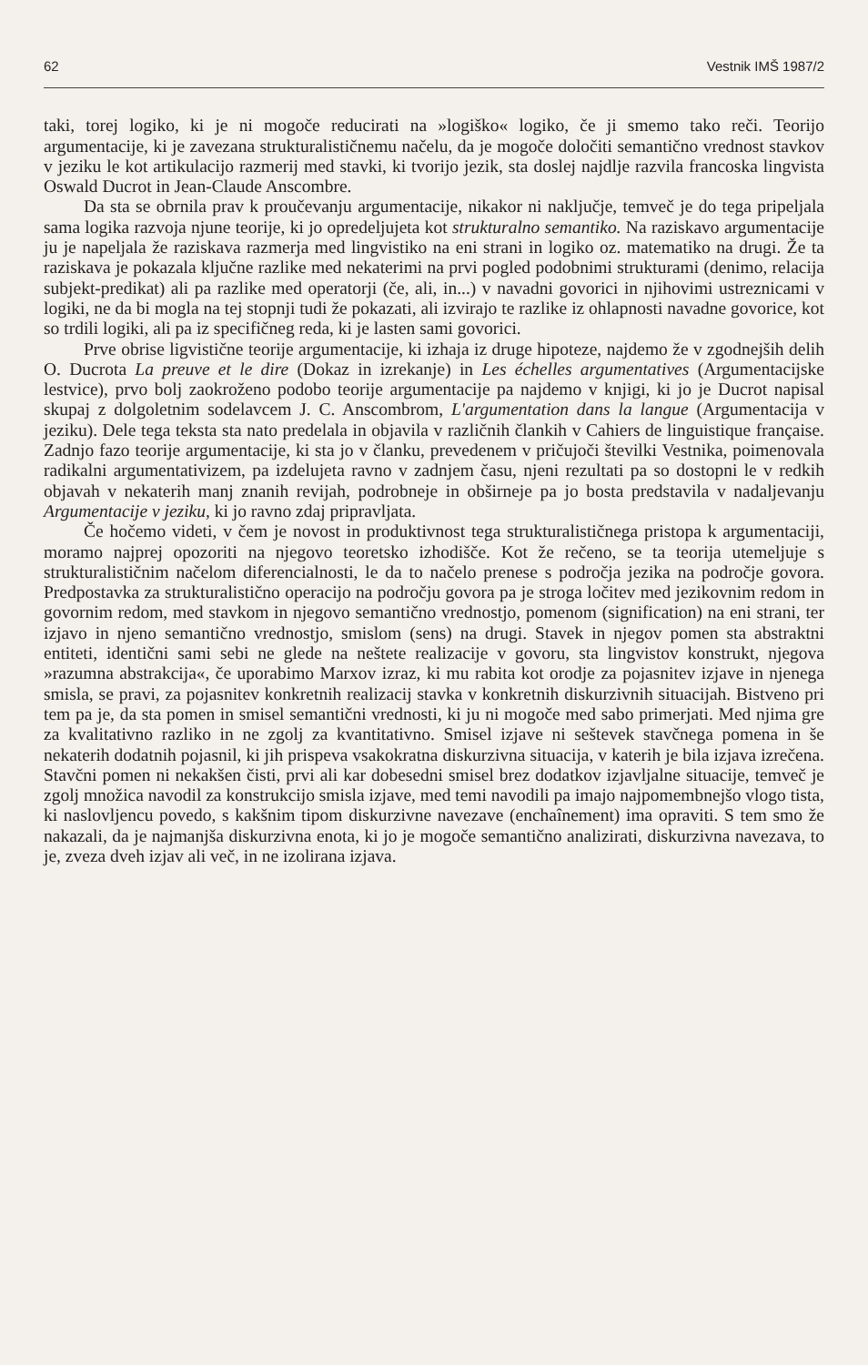62 Vestnik IMŠ 1987/2
taki, torej logiko, ki je ni mogoče reducirati na »logiško« logiko, če ji smemo tako reči. Teorijo argumentacije, ki je zavezana strukturalističnemu načelu, da je mogoče določiti semantično vrednost stavkov v jeziku le kot artikulacijo razmerij med stavki, ki tvorijo jezik, sta doslej najdlje razvila francoska lingvista Oswald Ducrot in Jean-Claude Anscombre.
Da sta se obrnila prav k proučevanju argumentacije, nikakor ni naključje, temveč je do tega pripeljala sama logika razvoja njune teorije, ki jo opredeljujeta kot strukturalno semantiko. Na raziskavo argumentacije ju je napeljala že raziskava razmerja med lingvistiko na eni strani in logiko oz. matematiko na drugi. Že ta raziskava je pokazala ključne razlike med nekaterimi na prvi pogled podobnimi strukturami (denimo, relacija subjekt-predikat) ali pa razlike med operatorji (če, ali, in...) v navadni govorici in njihovimi ustreznicami v logiki, ne da bi mogla na tej stopnji tudi že pokazati, ali izvirajo te razlike iz ohlapnosti navadne govorice, kot so trdili logiki, ali pa iz specifičneg reda, ki je lasten sami govorici.
Prve obrise ligvistične teorije argumentacije, ki izhaja iz druge hipoteze, najdemo že v zgodnejših delih O. Ducrota La preuve et le dire (Dokaz in izrekanje) in Les échelles argumentatives (Argumentacijske lestvice), prvo bolj zaokroženo podobo teorije argumentacije pa najdemo v knjigi, ki jo je Ducrot napisal skupaj z dolgoletnim sodelavcem J. C. Anscombrom, L'argumentation dans la langue (Argumentacija v jeziku). Dele tega teksta sta nato predelala in objavila v različnih člankih v Cahiers de linguistique française. Zadnjo fazo teorije argumentacije, ki sta jo v članku, prevedenem v pričujoči številki Vestnika, poimenovala radikalni argumentativizem, pa izdelujeta ravno v zadnjem času, njeni rezultati pa so dostopni le v redkih objavah v nekaterih manj znanih revijah, podrobneje in obširneje pa jo bosta predstavila v nadaljevanju Argumentacije v jeziku, ki jo ravno zdaj pripravljata.
Če hočemo videti, v čem je novost in produktivnost tega strukturalističnega pristopa k argumentaciji, moramo najprej opozoriti na njegovo teoretsko izhodišče. Kot že rečeno, se ta teorija utemeljuje s strukturalističnim načelom diferencialnosti, le da to načelo prenese s področja jezika na področje govora. Predpostavka za strukturalistično operacijo na področju govora pa je stroga ločitev med jezikovnim redom in govornim redom, med stavkom in njegovo semantično vrednostjo, pomenom (signification) na eni strani, ter izjavo in njeno semantično vrednostjo, smislom (sens) na drugi. Stavek in njegov pomen sta abstraktni entiteti, identični sami sebi ne glede na neštete realizacije v govoru, sta lingvistov konstrukt, njegova »razumna abstrakcija«, če uporabimo Marxov izraz, ki mu rabita kot orodje za pojasnitev izjave in njenega smisla, se pravi, za pojasnitev konkretnih realizacij stavka v konkretnih diskurzivnih situacijah. Bistveno pri tem pa je, da sta pomen in smisel semantični vrednosti, ki ju ni mogoče med sabo primerjati. Med njima gre za kvalitativno razliko in ne zgolj za kvantitativno. Smisel izjave ni seštevek stavčnega pomena in še nekaterih dodatnih pojasnil, ki jih prispeva vsakokratna diskurzivna situacija, v katerih je bila izjava izrečena. Stavčni pomen ni nekakšen čisti, prvi ali kar dobesedni smisel brez dodatkov izjavljalne situacije, temveč je zgolj množica navodil za konstrukcijo smisla izjave, med temi navodili pa imajo najpomembnejšo vlogo tista, ki naslovljencu povedo, s kakšnim tipom diskurzivne navezave (enchaînement) ima opraviti. S tem smo že nakazali, da je najmanjša diskurzivna enota, ki jo je mogoče semantično analizirati, diskurzivna navezava, to je, zveza dveh izjav ali več, in ne izolirana izjava.